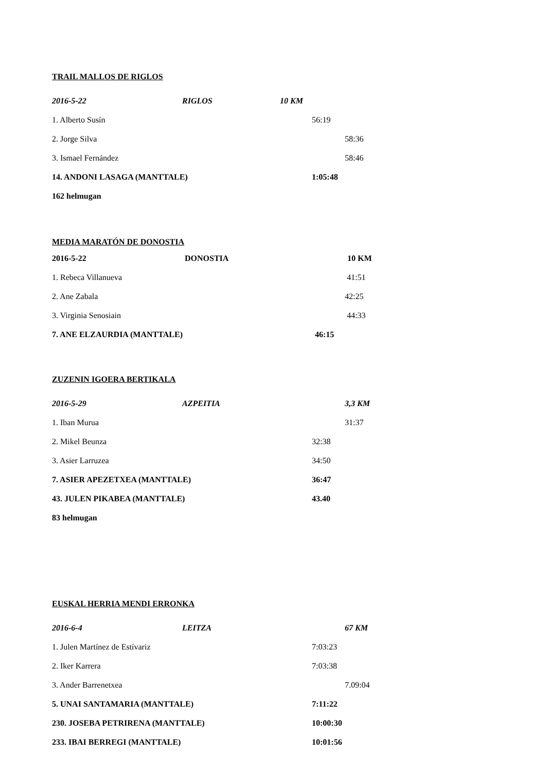TRAIL MALLOS DE RIGLOS
2016-5-22 RIGLOS 10 KM
1. Alberto Susín 56:19
2. Jorge Silva 58:36
3. Ismael Fernández 58:46
14. ANDONI LASAGA (MANTTALE) 1:05:48
162 helmugan
MEDIA MARATÓN DE DONOSTIA
2016-5-22 DONOSTIA 10 KM
1. Rebeca Villanueva 41:51
2. Ane Zabala 42:25
3. Virginia Senosiain 44:33
7. ANE ELZAURDIA (MANTTALE) 46:15
ZUZENIN IGOERA BERTIKALA
2016-5-29 AZPEITIA 3,3 KM
1. Iban Murua 31:37
2. Mikel Beunza 32:38
3. Asier Larruzea 34:50
7. ASIER APEZETXEA (MANTTALE) 36:47
43. JULEN PIKABEA (MANTTALE) 43.40
83 helmugan
EUSKAL HERRIA MENDI ERRONKA
2016-6-4 LEITZA 67 KM
1. Julen Martínez de Estívariz 7:03:23
2. Iker Karrera 7:03:38
3. Ander Barrenetxea 7.09:04
5. UNAI SANTAMARIA (MANTTALE) 7:11:22
230. JOSEBA PETRIRENA (MANTTALE) 10:00:30
233. IBAI BERREGI (MANTTALE) 10:01:56